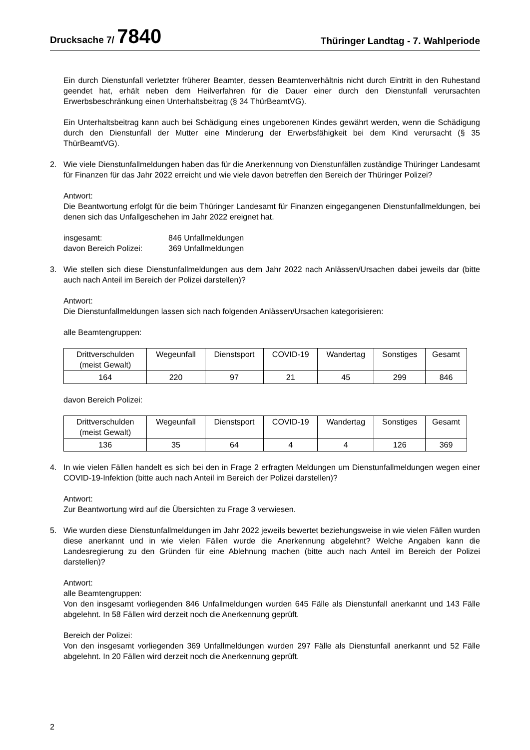Drucksache 7/ 7840
Thüringer Landtag - 7. Wahlperiode
Ein durch Dienstunfall verletzter früherer Beamter, dessen Beamtenverhältnis nicht durch Eintritt in den Ruhestand geendet hat, erhält neben dem Heilverfahren für die Dauer einer durch den Dienstunfall verursachten Erwerbsbeschränkung einen Unterhaltsbeitrag (§ 34 ThürBeamtVG).
Ein Unterhaltsbeitrag kann auch bei Schädigung eines ungeborenen Kindes gewährt werden, wenn die Schädigung durch den Dienstunfall der Mutter eine Minderung der Erwerbsfähigkeit bei dem Kind verursacht (§ 35 ThürBeamtVG).
2. Wie viele Dienstunfallmeldungen haben das für die Anerkennung von Dienstunfällen zuständige Thüringer Landesamt für Finanzen für das Jahr 2022 erreicht und wie viele davon betreffen den Bereich der Thüringer Polizei?
Antwort:
Die Beantwortung erfolgt für die beim Thüringer Landesamt für Finanzen eingegangenen Dienstunfallmeldungen, bei denen sich das Unfallgeschehen im Jahr 2022 ereignet hat.
| insgesamt: | 846 Unfallmeldungen |
| davon Bereich Polizei: | 369 Unfallmeldungen |
3. Wie stellen sich diese Dienstunfallmeldungen aus dem Jahr 2022 nach Anlässen/Ursachen dabei jeweils dar (bitte auch nach Anteil im Bereich der Polizei darstellen)?
Antwort:
Die Dienstunfallmeldungen lassen sich nach folgenden Anlässen/Ursachen kategorisieren:
alle Beamtengruppen:
| Drittverschulden (meist Gewalt) | Wegeunfall | Dienstsport | COVID-19 | Wandertag | Sonstiges | Gesamt |
| --- | --- | --- | --- | --- | --- | --- |
| 164 | 220 | 97 | 21 | 45 | 299 | 846 |
davon Bereich Polizei:
| Drittverschulden (meist Gewalt) | Wegeunfall | Dienstsport | COVID-19 | Wandertag | Sonstiges | Gesamt |
| --- | --- | --- | --- | --- | --- | --- |
| 136 | 35 | 64 | 4 | 4 | 126 | 369 |
4. In wie vielen Fällen handelt es sich bei den in Frage 2 erfragten Meldungen um Dienstunfallmeldungen wegen einer COVID-19-Infektion (bitte auch nach Anteil im Bereich der Polizei darstellen)?
Antwort:
Zur Beantwortung wird auf die Übersichten zu Frage 3 verwiesen.
5. Wie wurden diese Dienstunfallmeldungen im Jahr 2022 jeweils bewertet beziehungsweise in wie vielen Fällen wurden diese anerkannt und in wie vielen Fällen wurde die Anerkennung abgelehnt? Welche Angaben kann die Landesregierung zu den Gründen für eine Ablehnung machen (bitte auch nach Anteil im Bereich der Polizei darstellen)?
Antwort:
alle Beamtengruppen:
Von den insgesamt vorliegenden 846 Unfallmeldungen wurden 645 Fälle als Dienstunfall anerkannt und 143 Fälle abgelehnt. In 58 Fällen wird derzeit noch die Anerkennung geprüft.
Bereich der Polizei:
Von den insgesamt vorliegenden 369 Unfallmeldungen wurden 297 Fälle als Dienstunfall anerkannt und 52 Fälle abgelehnt. In 20 Fällen wird derzeit noch die Anerkennung geprüft.
2